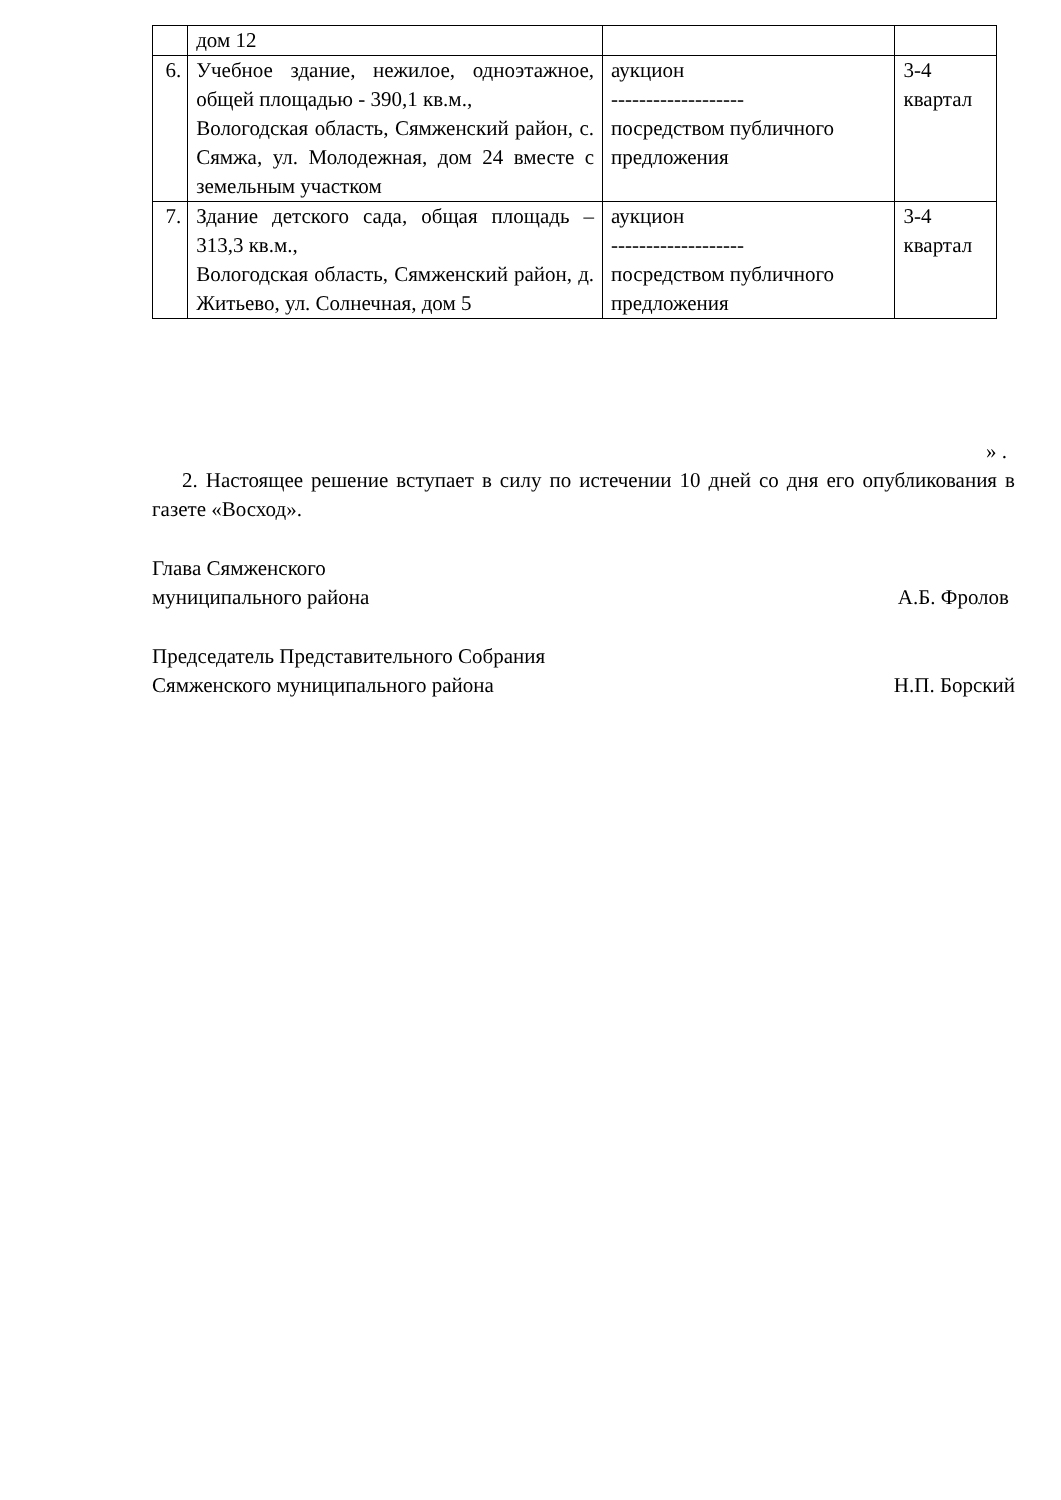| | дом 12 | | |
| 6. | Учебное здание, нежилое, одноэтажное, общей площадью - 390,1 кв.м., Вологодская область, Сямженский район, с. Сямжа, ул. Молодежная, дом 24 вместе с земельным участком | аукцион ------------------- посредством публичного предложения | 3-4 квартал |
| 7. | Здание детского сада, общая площадь – 313,3 кв.м., Вологодская область, Сямженский район, д. Житьево, ул. Солнечная, дом 5 | аукцион ------------------- посредством публичного предложения | 3-4 квартал |
» .
2. Настоящее решение вступает в силу по истечении 10 дней со дня его опубликования в газете «Восход».
Глава Сямженского
муниципального района А.Б. Фролов
Председатель Представительного Собрания
Сямженского муниципального района Н.П. Борский